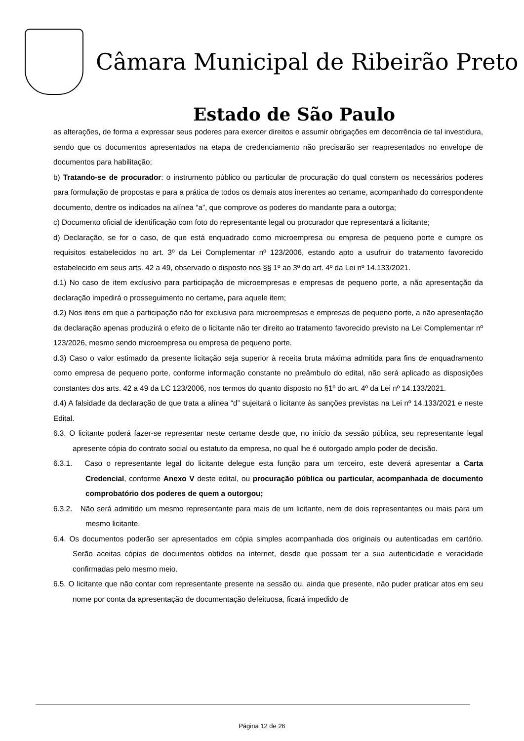Câmara Municipal de Ribeirão Preto
Estado de São Paulo
as alterações, de forma a expressar seus poderes para exercer direitos e assumir obrigações em decorrência de tal investidura, sendo que os documentos apresentados na etapa de credenciamento não precisarão ser reapresentados no envelope de documentos para habilitação;
b) Tratando-se de procurador: o instrumento público ou particular de procuração do qual constem os necessários poderes para formulação de propostas e para a prática de todos os demais atos inerentes ao certame, acompanhado do correspondente documento, dentre os indicados na alínea “a”, que comprove os poderes do mandante para a outorga;
c) Documento oficial de identificação com foto do representante legal ou procurador que representará a licitante;
d) Declaração, se for o caso, de que está enquadrado como microempresa ou empresa de pequeno porte e cumpre os requisitos estabelecidos no art. 3º da Lei Complementar nº 123/2006, estando apto a usufruir do tratamento favorecido estabelecido em seus arts. 42 a 49, observado o disposto nos §§ 1º ao 3º do art. 4º da Lei nº 14.133/2021.
d.1) No caso de item exclusivo para participação de microempresas e empresas de pequeno porte, a não apresentação da declaração impedirá o prosseguimento no certame, para aquele item;
d.2) Nos itens em que a participação não for exclusiva para microempresas e empresas de pequeno porte, a não apresentação da declaração apenas produzirá o efeito de o licitante não ter direito ao tratamento favorecido previsto na Lei Complementar nº 123/2026, mesmo sendo microempresa ou empresa de pequeno porte.
d.3) Caso o valor estimado da presente licitação seja superior à receita bruta máxima admitida para fins de enquadramento como empresa de pequeno porte, conforme informação constante no preâmbulo do edital, não será aplicado as disposições constantes dos arts. 42 a 49 da LC 123/2006, nos termos do quanto disposto no §1º do art. 4º da Lei nº 14.133/2021.
d.4) A falsidade da declaração de que trata a alínea “d” sujeitará o licitante às sanções previstas na Lei nº 14.133/2021 e neste Edital.
6.3. O licitante poderá fazer-se representar neste certame desde que, no início da sessão pública, seu representante legal apresente cópia do contrato social ou estatuto da empresa, no qual lhe é outorgado amplo poder de decisão.
6.3.1. Caso o representante legal do licitante delegue esta função para um terceiro, este deverá apresentar a Carta Credencial, conforme Anexo V deste edital, ou procuração pública ou particular, acompanhada de documento comprobatório dos poderes de quem a outorgou;
6.3.2. Não será admitido um mesmo representante para mais de um licitante, nem de dois representantes ou mais para um mesmo licitante.
6.4. Os documentos poderão ser apresentados em cópia simples acompanhada dos originais ou autenticadas em cartório. Serão aceitas cópias de documentos obtidos na internet, desde que possam ter a sua autenticidade e veracidade confirmadas pelo mesmo meio.
6.5. O licitante que não contar com representante presente na sessão ou, ainda que presente, não puder praticar atos em seu nome por conta da apresentação de documentação defeituosa, ficará impedido de
Página 12 de 26